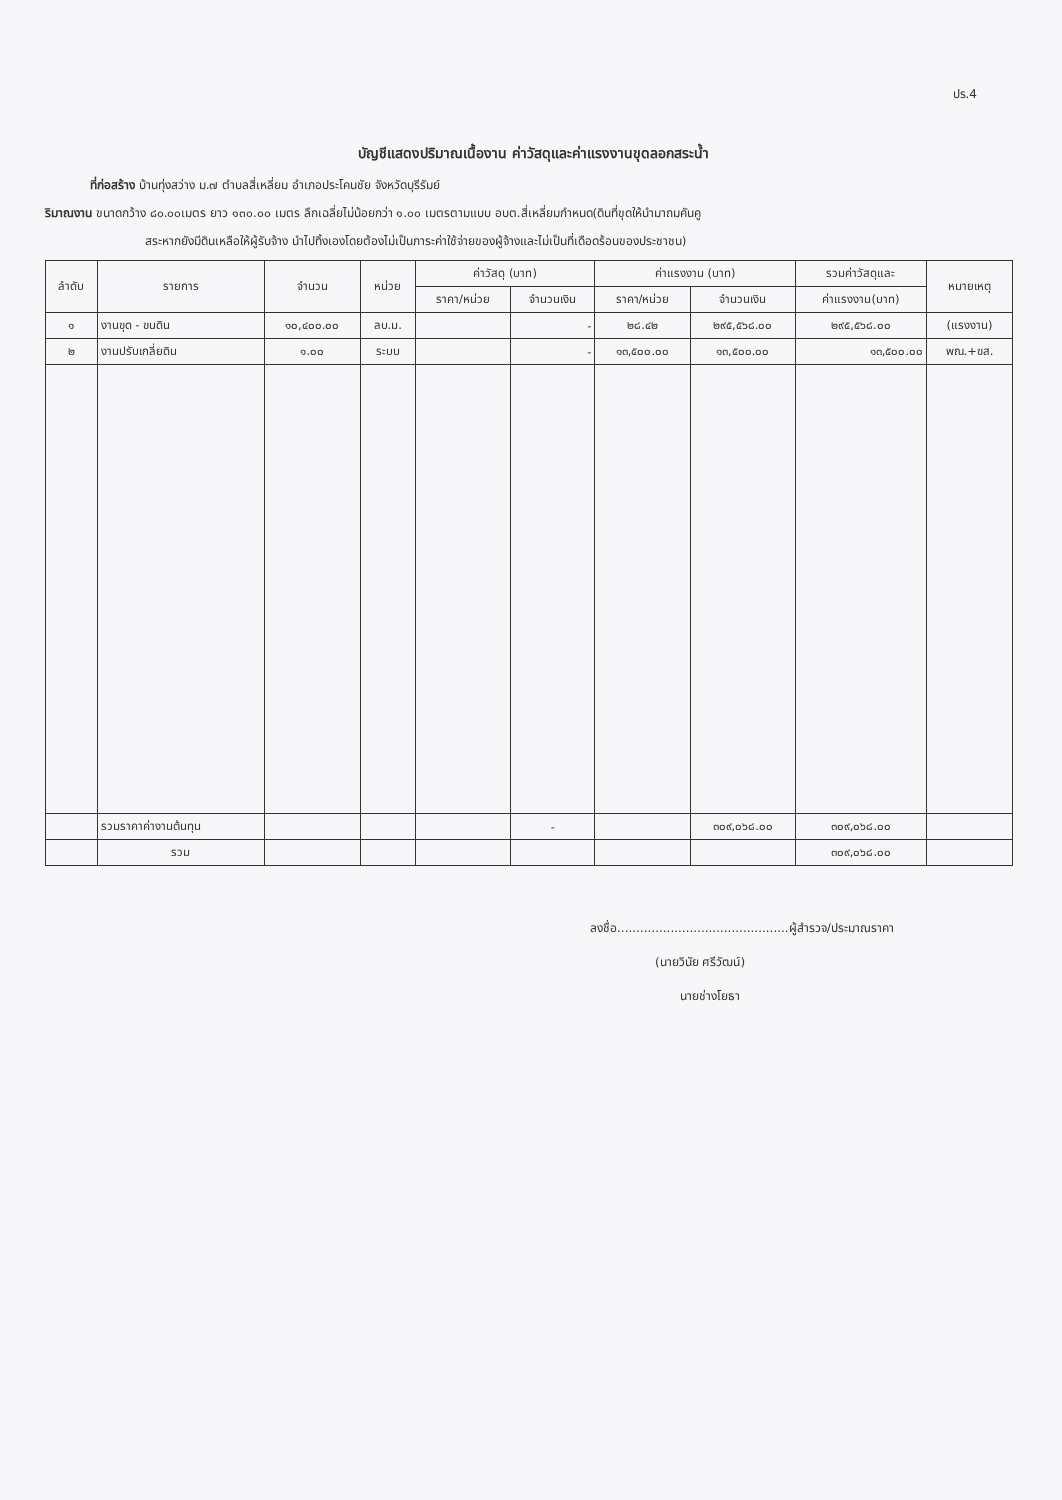ปร.4
บัญชีแสดงปริมาณเนื้องาน ค่าวัสดุและค่าแรงงานขุดลอกสระน้ำ
ที่ก่อสร้าง บ้านทุ่งสว่าง ม.๗ ตำบลสี่เหลี่ยม อำเภอประโคนชัย จังหวัดบุรีรัมย์
ริมาณงาน ขนาดกว้าง ๘๐.๐๐เมตร ยาว ๑๓๐.๐๐ เมตร ลึกเฉลี่ยไม่น้อยกว่า ๑.๐๐ เมตรตามแบบ อบต.สี่เหลี่ยมกำหนด(ดินที่ขุดให้นำมาถมคันคู
สระหากยังมีดินเหลือให้ผู้รับจ้าง นำไปทิ้งเองโดยต้องไม่เป็นภาระค่าใช้จ่ายของผู้จ้างและไม่เป็นที่เดือดร้อนของประชาชน)
| ลำดับ | รายการ | จำนวน | หน่วย | ค่าวัสดุ (บาท) | | ค่าแรงงาน (บาท) | | รวมค่าวัสดุและ | หมายเหตุ |
| --- | --- | --- | --- | --- | --- | --- | --- | --- | --- |
| | | | | ราคา/หน่วย | จำนวนเงิน | ราคา/หน่วย | จำนวนเงิน | ค่าแรงงาน(บาท) | |
| ๑ | งานขุด - ขนดิน | ๑๐,๔๐๐.๐๐ | ลบ.ม. | | - | ๒๘.๔๒ | ๒๙๕,๕๖๘.๐๐ | ๒๙๕,๕๖๘.๐๐ | (แรงงาน) |
| ๒ | งานปรับเกลี่ยดิน | ๑.๐๐ | ระบบ | | - | ๑๓,๕๐๐.๐๐ | ๑๓,๕๐๐.๐๐ | ๑๓,๕๐๐.๐๐ | พณ.+ขส. |
| | รวมราคาค่างานต้นทุน | | | | - | | ๓๐๙,๐๖๘.๐๐ | ๓๐๙,๐๖๘.๐๐ | |
| | รวม | | | | | | | ๓๐๙,๐๖๘.๐๐ | |
ลงชื่อ.............................................ผู้สำรวจ/ประมาณราคา
(นายวินัย ศรีวัฒน์)
นายช่างโยธา